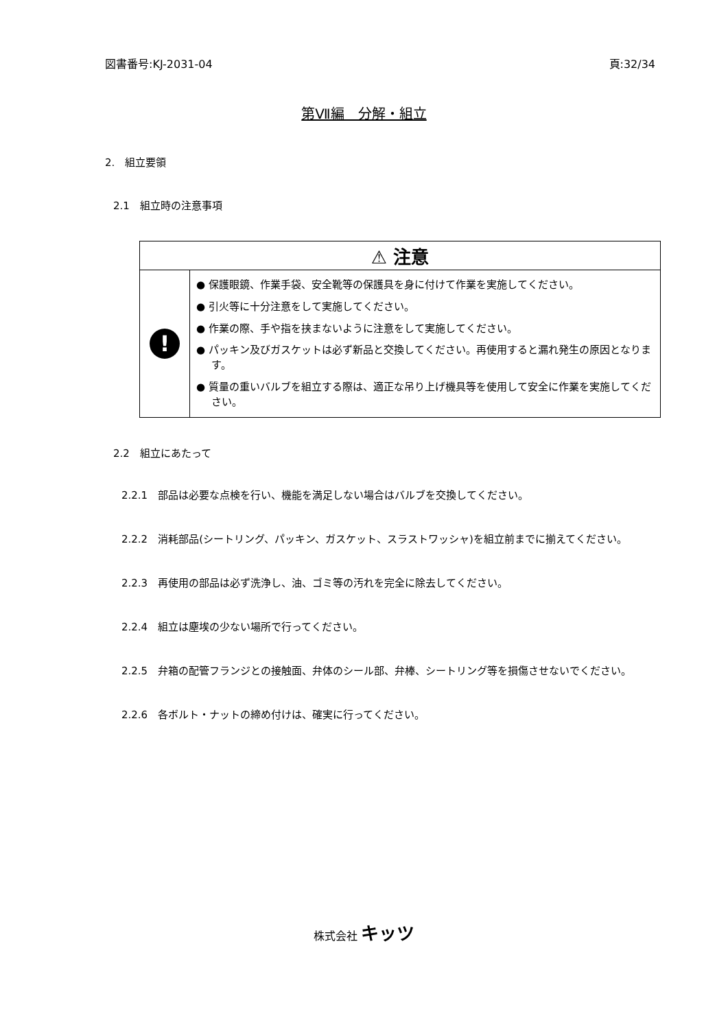図書番号:KJ-2031-04 頁:32/34
第Ⅶ編　分解・組立
2.　組立要領
2.1　組立時の注意事項
| ⚠ 注意 | |
| ! | ● 保護眼鏡、作業手袋、安全靴等の保護具を身に付けて作業を実施してください。 ● 引火等に十分注意をして実施してください。 ● 作業の際、手や指を挟まないように注意をして実施してください。 ● パッキン及びガスケットは必ず新品と交換してください。再使用すると漏れ発生の原因となります。 ● 質量の重いバルブを組立する際は、適正な吊り上げ機具等を使用して安全に作業を実施してください。 |
2.2　組立にあたって
2.2.1　部品は必要な点検を行い、機能を満足しない場合はバルブを交換してください。
2.2.2　消耗部品(シートリング、パッキン、ガスケット、スラストワッシャ)を組立前までに揃えてください。
2.2.3　再使用の部品は必ず洗浄し、油、ゴミ等の汚れを完全に除去してください。
2.2.4　組立は塵埃の少ない場所で行ってください。
2.2.5　弁箱の配管フランジとの接触面、弁体のシール部、弁棒、シートリング等を損傷させないでください。
2.2.6　各ボルト・ナットの締め付けは、確実に行ってください。
株式会社 キッツ